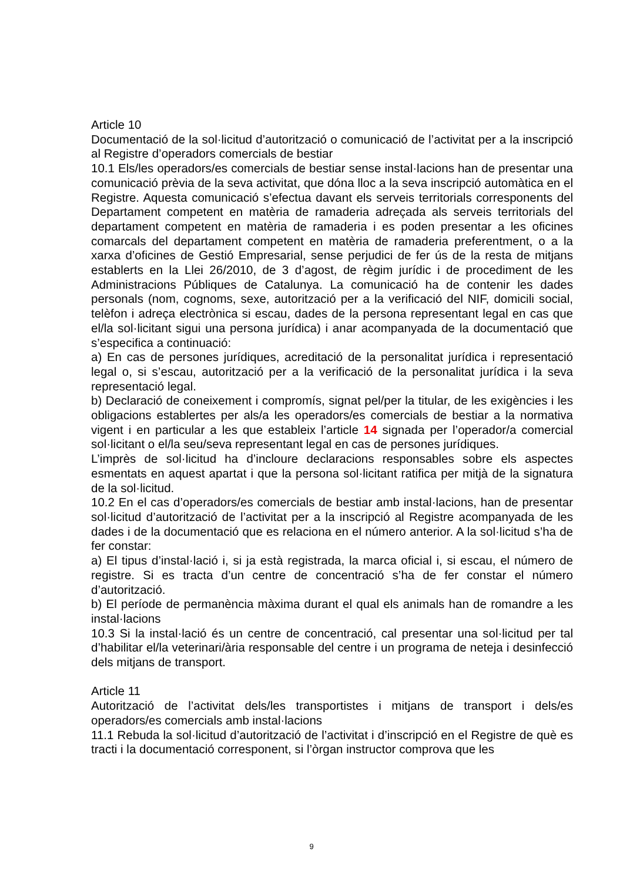Article 10
Documentació de la sol·licitud d’autorització o comunicació de l’activitat per a la inscripció al Registre d’operadors comercials de bestiar
10.1 Els/les operadors/es comercials de bestiar sense instal·lacions han de presentar una comunicació prèvia de la seva activitat, que dóna lloc a la seva inscripció automàtica en el Registre. Aquesta comunicació s’efectua davant els serveis territorials corresponents del Departament competent en matèria de ramaderia adreçada als serveis territorials del departament competent en matèria de ramaderia i es poden presentar a les oficines comarcals del departament competent en matèria de ramaderia preferentment, o a la xarxa d’oficines de Gestió Empresarial, sense perjudici de fer ús de la resta de mitjans establerts en la Llei 26/2010, de 3 d’agost, de règim jurídic i de procediment de les Administracions Públiques de Catalunya. La comunicació ha de contenir les dades personals (nom, cognoms, sexe, autorització per a la verificació del NIF, domicili social, telèfon i adreça electrònica si escau, dades de la persona representant legal en cas que el/la sol·licitant sigui una persona jurídica) i anar acompanyada de la documentació que s’especifica a continuació:
a) En cas de persones jurídiques, acreditació de la personalitat jurídica i representació legal o, si s’escau, autorització per a la verificació de la personalitat jurídica i la seva representació legal.
b) Declaració de coneixement i compromís, signat pel/per la titular, de les exigències i les obligacions establertes per als/a les operadors/es comercials de bestiar a la normativa vigent i en particular a les que estableix l’article 14 signada per l’operador/a comercial sol·licitant o el/la seu/seva representant legal en cas de persones jurídiques.
L’imprès de sol·licitud ha d’incloure declaracions responsables sobre els aspectes esmentats en aquest apartat i que la persona sol·licitant ratifica per mitjà de la signatura de la sol·licitud.
10.2 En el cas d’operadors/es comercials de bestiar amb instal·lacions, han de presentar sol·licitud d’autorització de l’activitat per a la inscripció al Registre acompanyada de les dades i de la documentació que es relaciona en el número anterior. A la sol·licitud s’ha de fer constar:
a) El tipus d’instal·lació i, si ja està registrada, la marca oficial i, si escau, el número de registre. Si es tracta d’un centre de concentració s’ha de fer constar el número d’autorització.
b) El període de permanència màxima durant el qual els animals han de romandre a les instal·lacions
10.3 Si la instal·lació és un centre de concentració, cal presentar una sol·licitud per tal d’habilitar el/la veterinari/ària responsable del centre i un programa de neteja i desinfecció dels mitjans de transport.
Article 11
Autorització de l’activitat dels/les transportistes i mitjans de transport i dels/es operadors/es comercials amb instal·lacions
11.1 Rebuda la sol·licitud d’autorització de l’activitat i d’inscripció en el Registre de què es tracti i la documentació corresponent, si l’òrgan instructor comprova que les
9